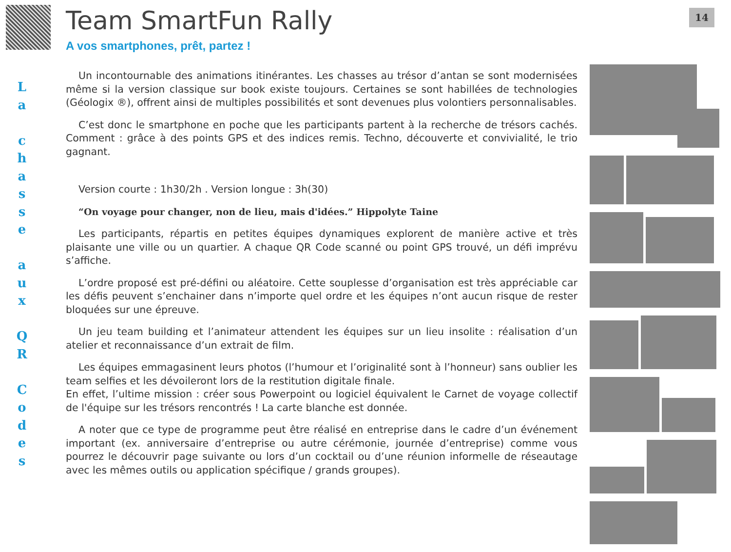14
L
a
c
h
a
s
s
e
a
u
x
Q
R
C
o
d
e
s
Team SmartFun Rally
A vos smartphones, prêt, partez !
Un incontournable des animations itinérantes. Les chasses au trésor d’antan se sont modernisées même si la version classique sur book existe toujours. Certaines se sont habillées de technologies (Géologix ®), offrent ainsi de multiples possibilités et sont devenues plus volontiers personnalisables.
C’est donc le smartphone en poche que les participants partent à la recherche de trésors cachés. Comment : grâce à des points GPS et des indices remis. Techno, découverte et convivialité, le trio gagnant.
Version courte : 1h30/2h . Version longue : 3h(30)
“On voyage pour changer, non de lieu, mais d'idées.” Hippolyte Taine
Les participants, répartis en petites équipes dynamiques explorent de manière active et très plaisante une ville ou un quartier. A chaque QR Code scanné ou point GPS trouvé, un défi imprévu s’affiche.
L’ordre proposé est pré-défini ou aléatoire. Cette souplesse d’organisation est très appréciable car les défis peuvent s’enchainer dans n’importe quel ordre et les équipes n’ont aucun risque de rester bloquées sur une épreuve.
Un jeu team building et l’animateur attendent les équipes sur un lieu insolite : réalisation d’un atelier et reconnaissance d’un extrait de film.
Les équipes emmagasinent leurs photos (l’humour et l’originalité sont à l’honneur) sans oublier les team selfies et les dévoileront lors de la restitution digitale finale.
En effet, l’ultime mission : créer sous Powerpoint ou logiciel équivalent le Carnet de voyage collectif de l'équipe sur les trésors rencontrés ! La carte blanche est donnée.
A noter que ce type de programme peut être réalisé en entreprise dans le cadre d’un événement important (ex. anniversaire d’entreprise ou autre cérémonie, journée d’entreprise) comme vous pourrez le découvrir page suivante ou lors d’un cocktail ou d’une réunion informelle de réseautage avec les mêmes outils ou application spécifique / grands groupes).